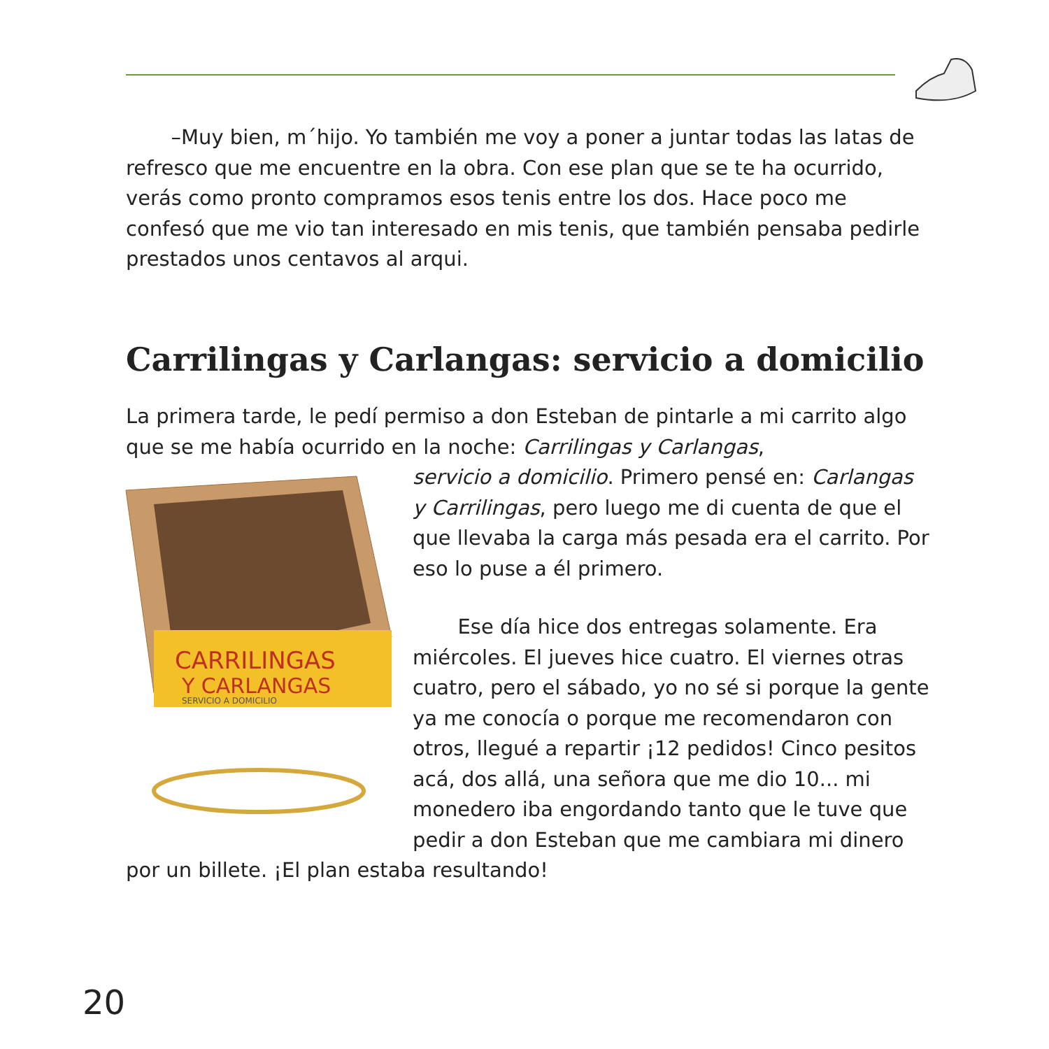–Muy bien, m´hijo. Yo también me voy a poner a juntar todas las latas de refresco que me encuentre en la obra. Con ese plan que se te ha ocurrido, verás como pronto compramos esos tenis entre los dos. Hace poco me confesó que me vio tan interesado en mis tenis, que también pensaba pedirle prestados unos centavos al arqui.
Carrilingas y Carlangas: servicio a domicilio
La primera tarde, le pedí permiso a don Esteban de pintarle a mi carrito algo que se me había ocurrido en la noche: Carrilingas y Carlangas,
CARRILINGAS
Y CARLANGAS
SERVICIO A DOMICILIO
servicio a domicilio. Primero pensé en: Carlangas y Carrilingas, pero luego me di cuenta de que el que llevaba la carga más pesada era el carrito. Por eso lo puse a él primero.
Ese día hice dos entregas solamente. Era miércoles. El jueves hice cuatro. El viernes otras cuatro, pero el sábado, yo no sé si porque la gente ya me conocía o porque me recomendaron con otros, llegué a repartir ¡12 pedidos! Cinco pesitos acá, dos allá, una señora que me dio 10... mi monedero iba engordando tanto que le tuve que pedir a don Esteban que me cambiara mi dinero por un billete. ¡El plan estaba resultando!
20